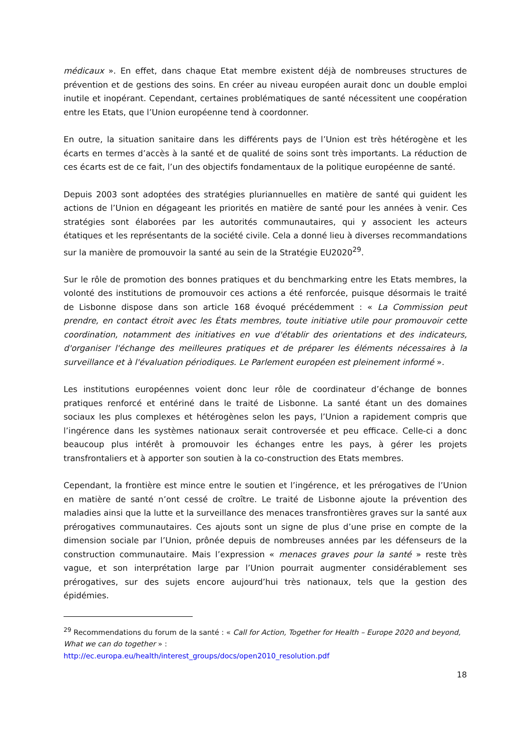médicaux ». En effet, dans chaque Etat membre existent déjà de nombreuses structures de prévention et de gestions des soins. En créer au niveau européen aurait donc un double emploi inutile et inopérant. Cependant, certaines problématiques de santé nécessitent une coopération entre les Etats, que l’Union européenne tend à coordonner.
En outre, la situation sanitaire dans les différents pays de l’Union est très hétérogène et les écarts en termes d’accès à la santé et de qualité de soins sont très importants. La réduction de ces écarts est de ce fait, l’un des objectifs fondamentaux de la politique européenne de santé.
Depuis 2003 sont adoptées des stratégies pluriannuelles en matière de santé qui guident les actions de l’Union en dégageant les priorités en matière de santé pour les années à venir. Ces stratégies sont élaborées par les autorités communautaires, qui y associent les acteurs étatiques et les représentants de la société civile. Cela a donné lieu à diverses recommandations sur la manière de promouvoir la santé au sein de la Stratégie EU2020<sup>29</sup>.
Sur le rôle de promotion des bonnes pratiques et du benchmarking entre les Etats membres, la volonté des institutions de promouvoir ces actions a été renforcée, puisque désormais le traité de Lisbonne dispose dans son article 168 évoqué précédemment : « La Commission peut prendre, en contact étroit avec les États membres, toute initiative utile pour promouvoir cette coordination, notamment des initiatives en vue d'établir des orientations et des indicateurs, d'organiser l'échange des meilleures pratiques et de préparer les éléments nécessaires à la surveillance et à l'évaluation périodiques. Le Parlement européen est pleinement informé ».
Les institutions européennes voient donc leur rôle de coordinateur d’échange de bonnes pratiques renforcé et entériné dans le traité de Lisbonne. La santé étant un des domaines sociaux les plus complexes et hétérogènes selon les pays, l’Union a rapidement compris que l’ingérence dans les systèmes nationaux serait controversée et peu efficace. Celle-ci a donc beaucoup plus intérêt à promouvoir les échanges entre les pays, à gérer les projets transfrontaliers et à apporter son soutien à la co-construction des Etats membres.
Cependant, la frontière est mince entre le soutien et l’ingérence, et les prérogatives de l’Union en matière de santé n’ont cessé de croître. Le traité de Lisbonne ajoute la prévention des maladies ainsi que la lutte et la surveillance des menaces transfrontières graves sur la santé aux prérogatives communautaires. Ces ajouts sont un signe de plus d’une prise en compte de la dimension sociale par l’Union, prônée depuis de nombreuses années par les défenseurs de la construction communautaire. Mais l’expression « menaces graves pour la santé » reste très vague, et son interprétation large par l’Union pourrait augmenter considérablement ses prérogatives, sur des sujets encore aujourd’hui très nationaux, tels que la gestion des épidémies.
<sup>29</sup> Recommendations du forum de la santé : « Call for Action, Together for Health – Europe 2020 and beyond, What we can do together » :
http://ec.europa.eu/health/interest_groups/docs/open2010_resolution.pdf
18